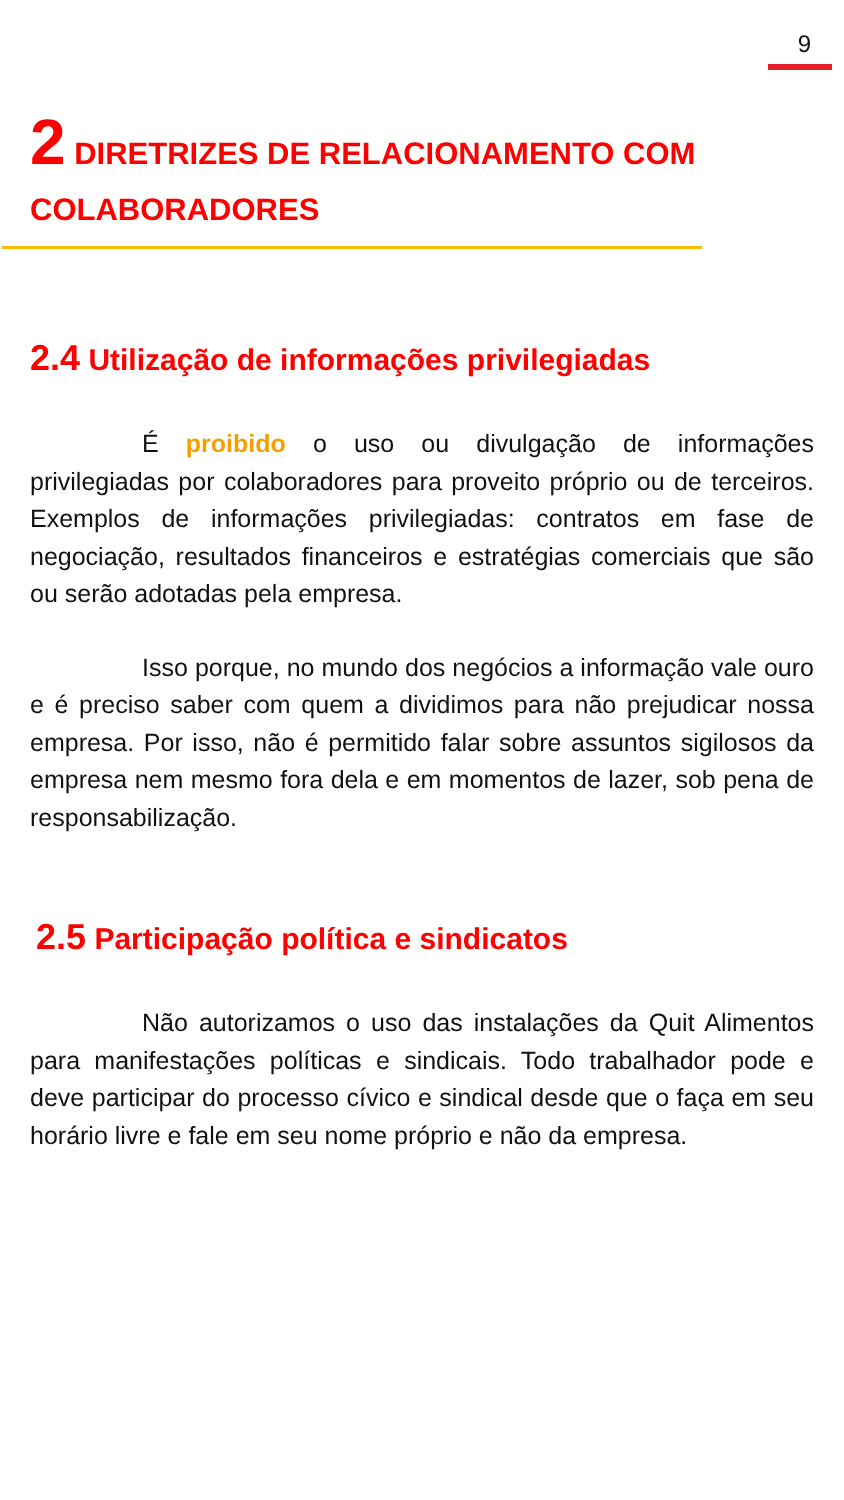9
2 DIRETRIZES DE RELACIONAMENTO COM COLABORADORES
2.4 Utilização de informações privilegiadas
É proibido o uso ou divulgação de informações privilegiadas por colaboradores para proveito próprio ou de terceiros. Exemplos de informações privilegiadas: contratos em fase de negociação, resultados financeiros e estratégias comerciais que são ou serão adotadas pela empresa.
Isso porque, no mundo dos negócios a informação vale ouro e é preciso saber com quem a dividimos para não prejudicar nossa empresa. Por isso, não é permitido falar sobre assuntos sigilosos da empresa nem mesmo fora dela e em momentos de lazer, sob pena de responsabilização.
2.5 Participação política e sindicatos
Não autorizamos o uso das instalações da Quit Alimentos para manifestações políticas e sindicais. Todo trabalhador pode e deve participar do processo cívico e sindical desde que o faça em seu horário livre e fale em seu nome próprio e não da empresa.